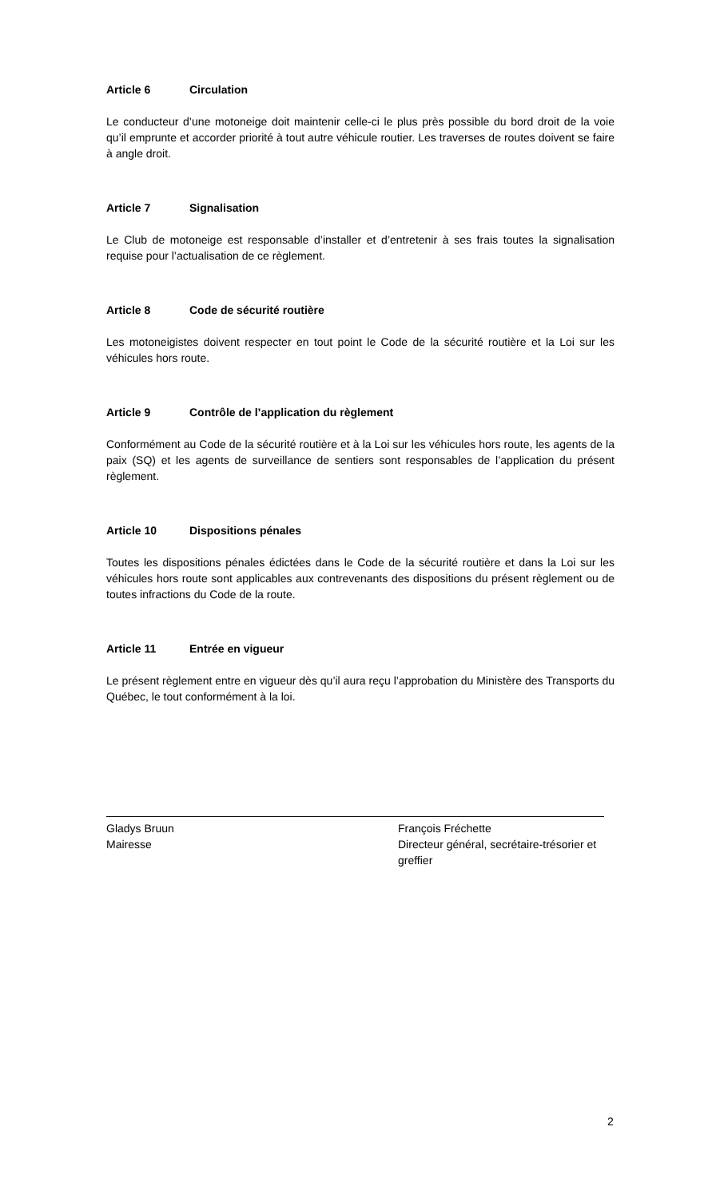Article 6 Circulation
Le conducteur d’une motoneige doit maintenir celle-ci le plus près possible du bord droit de la voie qu’il emprunte et accorder priorité à tout autre véhicule routier. Les traverses de routes doivent se faire à angle droit.
Article 7 Signalisation
Le Club de motoneige est responsable d’installer et d’entretenir à ses frais toutes la signalisation requise pour l’actualisation de ce règlement.
Article 8 Code de sécurité routière
Les motoneigistes doivent respecter en tout point le Code de la sécurité routière et la Loi sur les véhicules hors route.
Article 9 Contrôle de l’application du règlement
Conformément au Code de la sécurité routière et à la Loi sur les véhicules hors route, les agents de la paix (SQ) et les agents de surveillance de sentiers sont responsables de l’application du présent règlement.
Article 10 Dispositions pénales
Toutes les dispositions pénales édictées dans le Code de la sécurité routière et dans la Loi sur les véhicules hors route sont applicables aux contrevenants des dispositions du présent règlement ou de toutes infractions du Code de la route.
Article 11 Entrée en vigueur
Le présent règlement entre en vigueur dès qu’il aura reçu l’approbation du Ministère des Transports du Québec, le tout conformément à la loi.
Gladys Bruun
Mairesse
François Fréchette
Directeur général, secrétaire-trésorier et greffier
2